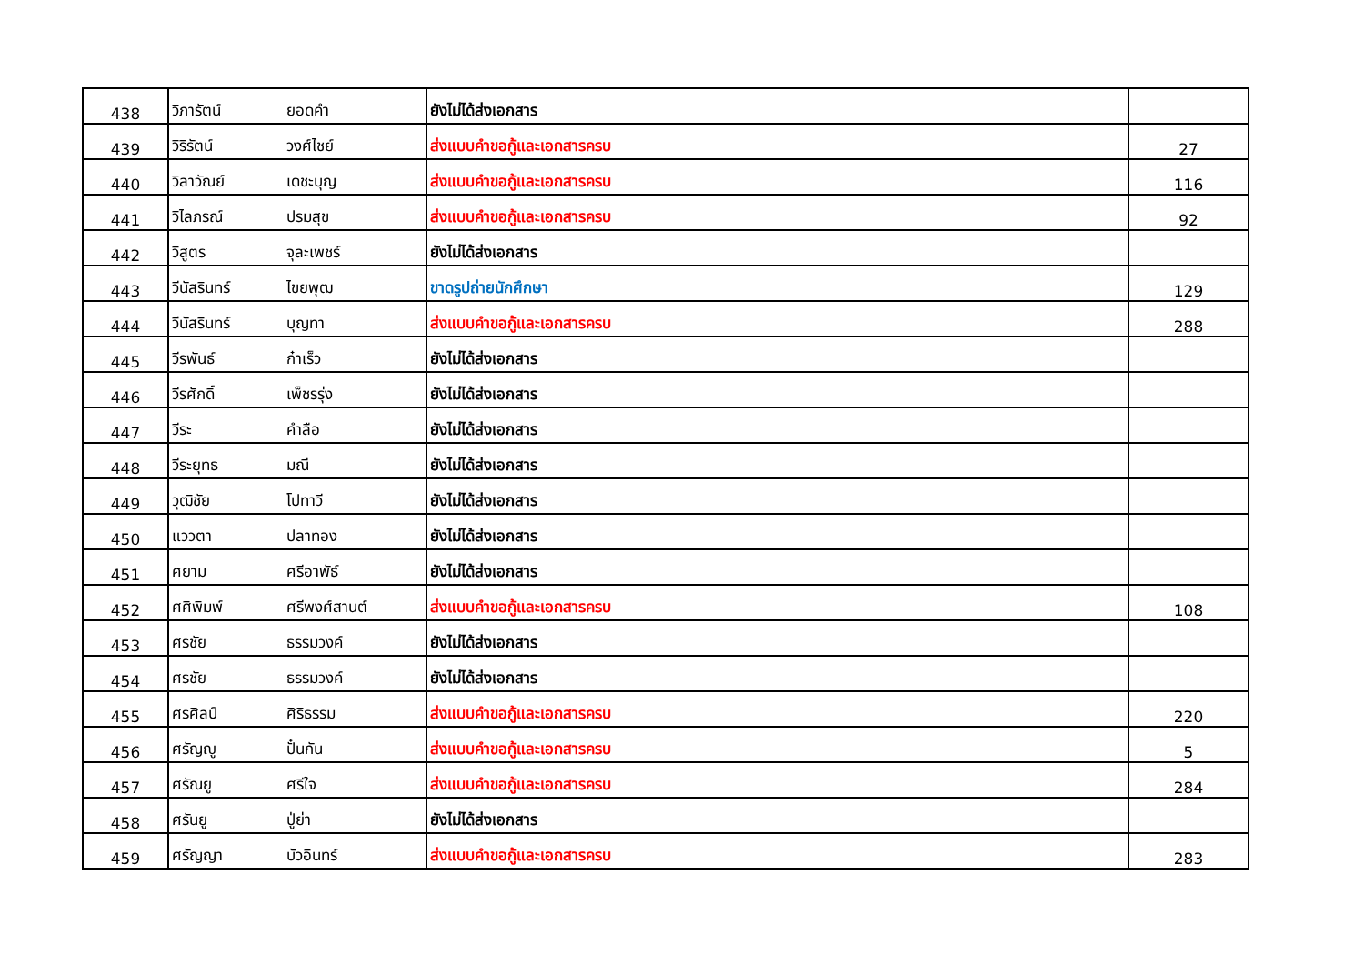| 438 | วิภารัตน์ | ยอดคำ | ยังไม่ได้ส่งเอกสาร | |
| 439 | วิริรัตน์ | วงศ์ไชย์ | ส่งแบบคำขอกู้และเอกสารครบ | 27 |
| 440 | วิลาวัณย์ | เดชะบุญ | ส่งแบบคำขอกู้และเอกสารครบ | 116 |
| 441 | วิไลภรณ์ | ปรมสุข | ส่งแบบคำขอกู้และเอกสารครบ | 92 |
| 442 | วิสูตร | จุละเพชร์ | ยังไม่ได้ส่งเอกสาร | |
| 443 | วีนัสรินทร์ | ไขยพุฒ | ขาดรูปถ่ายนักศึกษา | 129 |
| 444 | วีนัสรินทร์ | บุญทา | ส่งแบบคำขอกู้และเอกสารครบ | 288 |
| 445 | วีรพันธ์ | ก๋าเร็ว | ยังไม่ได้ส่งเอกสาร | |
| 446 | วีรศักดิ์ | เพ็ชรรุ่ง | ยังไม่ได้ส่งเอกสาร | |
| 447 | วีระ | คำลือ | ยังไม่ได้ส่งเอกสาร | |
| 448 | วีระยุทธ | มณี | ยังไม่ได้ส่งเอกสาร | |
| 449 | วุฒิชัย | โปทาวี | ยังไม่ได้ส่งเอกสาร | |
| 450 | แววตา | ปลาทอง | ยังไม่ได้ส่งเอกสาร | |
| 451 | ศยาม | ศรีอาพัธ์ | ยังไม่ได้ส่งเอกสาร | |
| 452 | ศศิพิมพ์ | ศรีพงศ์สานต์ | ส่งแบบคำขอกู้และเอกสารครบ | 108 |
| 453 | ศรชัย | ธรรมวงค์ | ยังไม่ได้ส่งเอกสาร | |
| 454 | ศรชัย | ธรรมวงค์ | ยังไม่ได้ส่งเอกสาร | |
| 455 | ศรศิลป์ | ศิริธรรม | ส่งแบบคำขอกู้และเอกสารครบ | 220 |
| 456 | ศรัญญู | ปั๋นกัน | ส่งแบบคำขอกู้และเอกสารครบ | 5 |
| 457 | ศรัณยู | ศรีใจ | ส่งแบบคำขอกู้และเอกสารครบ | 284 |
| 458 | ศรันยู | ปู่ย่า | ยังไม่ได้ส่งเอกสาร | |
| 459 | ศรัญญา | บัวอินทร์ | ส่งแบบคำขอกู้และเอกสารครบ | 283 |